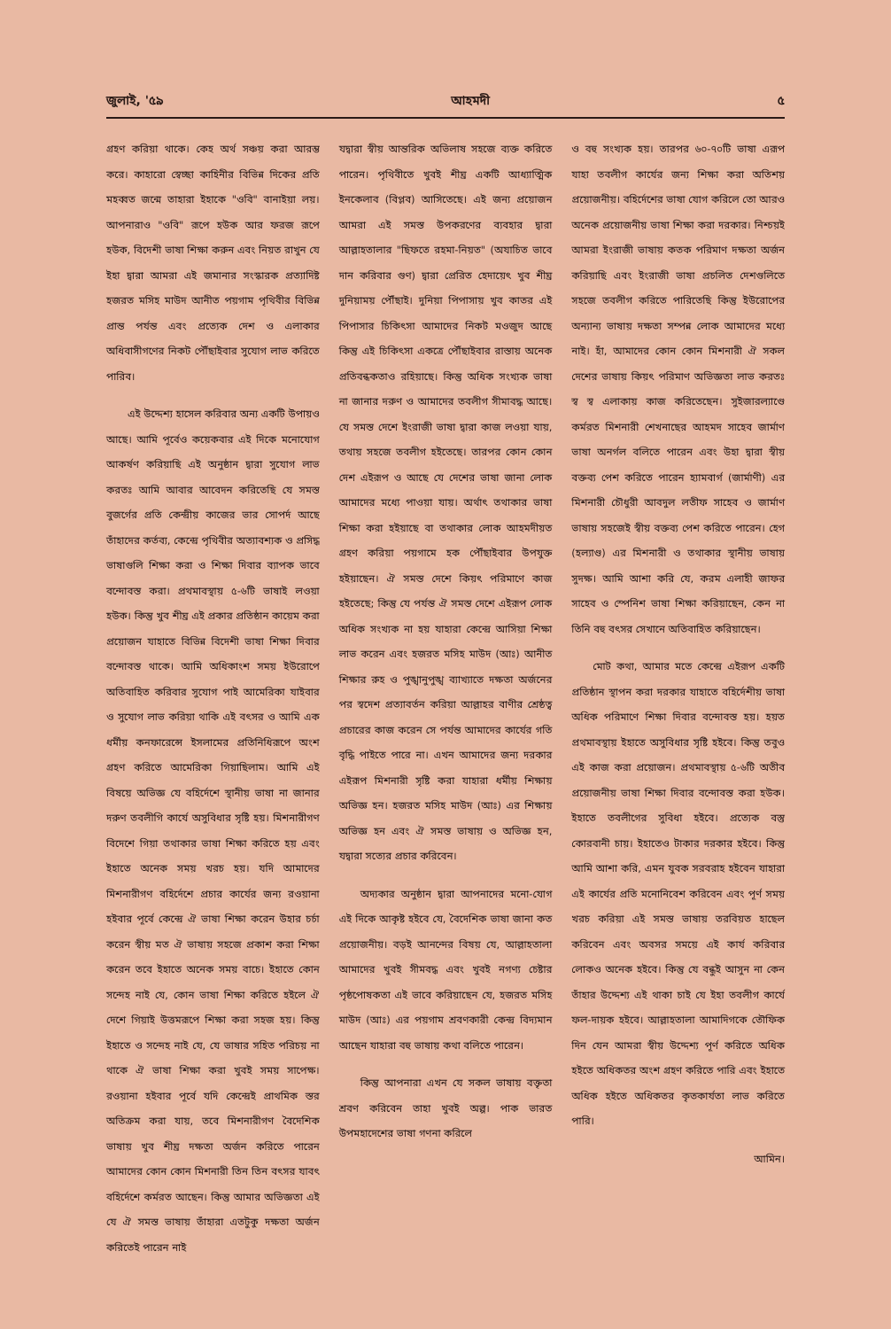জুলাই, '৫৯ আহমদী ৫
গ্রহণ করিয়া থাকে। কেহ অর্থ সঞ্চয় করা আরম্ভ করে। কাহারো স্বেচ্ছা কাহিনীর বিভিন্ন দিকের প্রতি মহব্বত জন্মে তাহারা ইহাকে "ওবি" বানাইয়া লয়। আপনারাও "ওবি" রূপে হউক আর ফরজ রূপে হউক, বিদেশী ভাষা শিক্ষা করুন এবং নিয়ত রাখুন যে ইহা দ্বারা আমরা এই জমানার সংস্কারক প্রত্যাদিষ্ট হজরত মসিহ মাউদ আনীত পয়গাম পৃথিবীর বিভিন্ন প্রান্ত পর্যন্ত এবং প্রত্যেক দেশ ও এলাকার অধিবাসীগণের নিকট পৌঁছাইবার সুযোগ লাভ করিতে পারিব।
এই উদ্দেশ্য হাসেল করিবার অন্য একটি উপায়ও আছে। আমি পূর্বেও কয়েকবার এই দিকে মনোযোগ আকর্ষণ করিয়াছি এই অনুষ্ঠান দ্বারা সুযোগ লাভ করতঃ আমি আবার আবেদন করিতেছি যে সমস্ত বুজর্গের প্রতি কেন্দ্রীয় কাজের ভার সোপর্দ আছে তাঁহাদের কর্তব্য, কেন্দ্রে পৃথিবীর অত্যাবশ্যক ও প্রসিদ্ধ ভাষাগুলি শিক্ষা করা ও শিক্ষা দিবার ব্যাপক ভাবে বন্দোবস্ত করা। প্রথমাবস্থায় ৫-৬টি ভাষাই লওয়া হউক। কিন্তু খুব শীঘ্র এই প্রকার প্রতিষ্ঠান কায়েম করা প্রয়োজন যাহাতে বিভিন্ন বিদেশী ভাষা শিক্ষা দিবার বন্দোবস্ত থাকে। আমি অধিকাংশ সময় ইউরোপে অতিবাহিত করিবার সুযোগ পাই আমেরিকা যাইবার ও সুযোগ লাভ করিয়া থাকি এই বৎসর ও আমি এক ধর্মীয় কনফারেন্সে ইসলামের প্রতিনিধিরূপে অংশ গ্রহণ করিতে আমেরিকা গিয়াছিলাম। আমি এই বিষয়ে অভিজ্ঞ যে বহির্দেশে স্থানীয় ভাষা না জানার দরুণ তবলীগি কার্যে অসুবিধার সৃষ্টি হয়। মিশনারীগণ বিদেশে গিয়া তথাকার ভাষা শিক্ষা করিতে হয় এবং ইহাতে অনেক সময় খরচ হয়। যদি আমাদের মিশনারীগণ বহির্দেশে প্রচার কার্যের জন্য রওয়ানা হইবার পূর্বে কেন্দ্রে ঐ ভাষা শিক্ষা করেন উহার চর্চা করেন স্বীয় মত ঐ ভাষায় সহজে প্রকাশ করা শিক্ষা করেন তবে ইহাতে অনেক সময় বাচে। ইহাতে কোন সন্দেহ নাই যে, কোন ভাষা শিক্ষা করিতে হইলে ঐ দেশে গিয়াই উত্তমরূপে শিক্ষা করা সহজ হয়। কিন্তু ইহাতে ও সন্দেহ নাই যে, যে ভাষার সহিত পরিচয় না থাকে ঐ ভাষা শিক্ষা করা খুবই সময় সাপেক্ষ। রওয়ানা হইবার পূর্বে যদি কেন্দ্রেই প্রাথমিক স্তর অতিক্রম করা যায়, তবে মিশনারীগণ বৈদেশিক ভাষায় খুব শীঘ্র দক্ষতা অর্জন করিতে পারেন আমাদের কোন কোন মিশনারী তিন তিন বৎসর যাবৎ বহির্দেশে কর্মরত আছেন। কিন্তু আমার অভিজ্ঞতা এই যে ঐ সমস্ত ভাষায় তাঁহারা এতটুকু দক্ষতা অর্জন করিতেই পারেন নাই
যদ্বারা স্বীয় আন্তরিক অভিলাষ সহজে ব্যক্ত করিতে পারেন। পৃথিবীতে খুবই শীঘ্র একটি আধ্যাত্মিক ইনকেলাব (বিপ্লব) আসিতেছে। এই জন্য প্রয়োজন আমরা এই সমস্ত উপকরণের ব্যবহার দ্বারা আল্লাহতালার "ছিফতে রহমা-নিয়ত" (অযাচিত ভাবে দান করিবার গুণ) দ্বারা প্রেরিত হেদায়েৎ খুব শীঘ্র দুনিয়াময় পৌঁছাই। দুনিয়া পিপাসায় খুব কাতর এই পিপাসার চিকিৎসা আমাদের নিকট মওজুদ আছে কিন্তু এই চিকিৎসা একত্রে পৌঁছাইবার রাস্তায় অনেক প্রতিবন্ধকতাও রহিয়াছে। কিন্তু অধিক সংখ্যক ভাষা না জানার দরুণ ও আমাদের তবলীগ সীমাবদ্ধ আছে। যে সমস্ত দেশে ইংরাজী ভাষা দ্বারা কাজ লওয়া যায়, তথায় সহজে তবলীগ হইতেছে। তারপর কোন কোন দেশ এইরূপ ও আছে যে দেশের ভাষা জানা লোক আমাদের মধ্যে পাওয়া যায়। অর্থাৎ তথাকার ভাষা শিক্ষা করা হইয়াছে বা তথাকার লোক আহমদীয়ত গ্রহণ করিয়া পয়গামে হক পৌঁছাইবার উপযুক্ত হইয়াছেন। ঐ সমস্ত দেশে কিয়ৎ পরিমাণে কাজ হইতেছে; কিন্তু যে পর্যন্ত ঐ সমস্ত দেশে এইরূপ লোক অধিক সংখ্যক না হয় যাহারা কেন্দ্রে আসিয়া শিক্ষা লাভ করেন এবং হজরত মসিহ মাউদ (আঃ) আনীত শিক্ষার রুহ ও পুঙ্খানুপুঙ্খ ব্যাখ্যাতে দক্ষতা অর্জনের পর স্বদেশ প্রত্যাবর্তন করিয়া আল্লাহর বাণীর শ্রেষ্ঠত্ব প্রচারের কাজ করেন সে পর্যন্ত আমাদের কার্যের গতি বৃদ্ধি পাইতে পারে না। এখন আমাদের জন্য দরকার এইরূপ মিশনারী সৃষ্টি করা যাহারা ধর্মীয় শিক্ষায় অভিজ্ঞ হন। হজরত মসিহ মাউদ (আঃ) এর শিক্ষায় অভিজ্ঞ হন এবং ঐ সমস্ত ভাষায় ও অভিজ্ঞ হন, যদ্বারা সত্যের প্রচার করিবেন।
অদ্যকার অনুষ্ঠান দ্বারা আপনাদের মনো-যোগ এই দিকে আকৃষ্ট হইবে যে, বৈদেশিক ভাষা জানা কত প্রয়োজনীয়। বড়ই আনন্দের বিষয় যে, আল্লাহতালা আমাদের খুবই সীমবদ্ধ এবং খুবই নগণ্য চেষ্টার পৃষ্ঠপোষকতা এই ভাবে করিয়াছেন যে, হজরত মসিহ মাউদ (আঃ) এর পয়গাম শ্রবণকারী কেন্দ্র বিদ্যমান আছেন যাহারা বহু ভাষায় কথা বলিতে পারেন।
কিন্তু আপনারা এখন যে সকল ভাষায় বক্তৃতা শ্রবণ করিবেন তাহা খুবই অল্প। পাক ভারত উপমহাদেশের ভাষা গণনা করিলে
ও বহু সংখ্যক হয়। তারপর ৬০-৭০টি ভাষা এরূপ যাহা তবলীগ কার্যের জন্য শিক্ষা করা অতিশয় প্রয়োজনীয়। বহির্দেশের ভাষা যোগ করিলে তো আরও অনেক প্রয়োজনীয় ভাষা শিক্ষা করা দরকার। নিশ্চয়ই আমরা ইংরাজী ভাষায় কতক পরিমাণ দক্ষতা অর্জন করিয়াছি এবং ইংরাজী ভাষা প্রচলিত দেশগুলিতে সহজে তবলীগ করিতে পারিতেছি কিন্তু ইউরোপের অন্যান্য ভাষায় দক্ষতা সম্পন্ন লোক আমাদের মধ্যে নাই। হাঁ, আমাদের কোন কোন মিশনারী ঐ সকল দেশের ভাষায় কিয়ৎ পরিমাণ অভিজ্ঞতা লাভ করতঃ স্ব স্ব এলাকায় কাজ করিতেছেন। সুইজারল্যাণ্ডে কর্মরত মিশনারী শেখনাছের আহমদ সাহেব জার্মাণ ভাষা অনর্গল বলিতে পারেন এবং উহা দ্বারা স্বীয় বক্তব্য পেশ করিতে পারেন হ্যামবার্গ (জার্মাণী) এর মিশনারী চৌধুরী আবদুল লতীফ সাহেব ও জার্মাণ ভাষায় সহজেই স্বীয় বক্তব্য পেশ করিতে পারেন। হেগ (হল্যাণ্ড) এর মিশনারী ও তথাকার স্থানীয় ভাষায় সুদক্ষ। আমি আশা করি যে, করম এলাহী জাফর সাহেব ও স্পেনিশ ভাষা শিক্ষা করিয়াছেন, কেন না তিনি বহু বৎসর সেখানে অতিবাহিত করিয়াছেন।
মোট কথা, আমার মতে কেন্দ্রে এইরূপ একটি প্রতিষ্ঠান স্থাপন করা দরকার যাহাতে বহির্দেশীয় ভাষা অধিক পরিমাণে শিক্ষা দিবার বন্দোবস্ত হয়। হয়ত প্রথমাবস্থায় ইহাতে অসুবিধার সৃষ্টি হইবে। কিন্তু তবুও এই কাজ করা প্রয়োজন। প্রথমাবস্থায় ৫-৬টি অতীব প্রয়োজনীয় ভাষা শিক্ষা দিবার বন্দোবস্ত করা হউক। ইহাতে তবলীগের সুবিধা হইবে। প্রত্যেক বস্তু কোরবানী চায়। ইহাতেও টাকার দরকার হইবে। কিন্তু আমি আশা করি, এমন যুবক সরবরাহ হইবেন যাহারা এই কার্যের প্রতি মনোনিবেশ করিবেন এবং পূর্ণ সময় খরচ করিয়া এই সমস্ত ভাষায় তরবিয়ত হাছেল করিবেন এবং অবসর সময়ে এই কার্য করিবার লোকও অনেক হইবে। কিন্তু যে বন্ধুই আসুন না কেন তাঁহার উদ্দেশ্য এই থাকা চাই যে ইহা তবলীগ কার্যে ফল-দায়ক হইবে। আল্লাহতালা আমাদিগকে তৌফিক দিন যেন আমরা স্বীয় উদ্দেশ্য পূর্ণ করিতে অধিক হইতে অধিকতর অংশ গ্রহণ করিতে পারি এবং ইহাতে অধিক হইতে অধিকতর কৃতকার্যতা লাভ করিতে পারি।
আমিন।